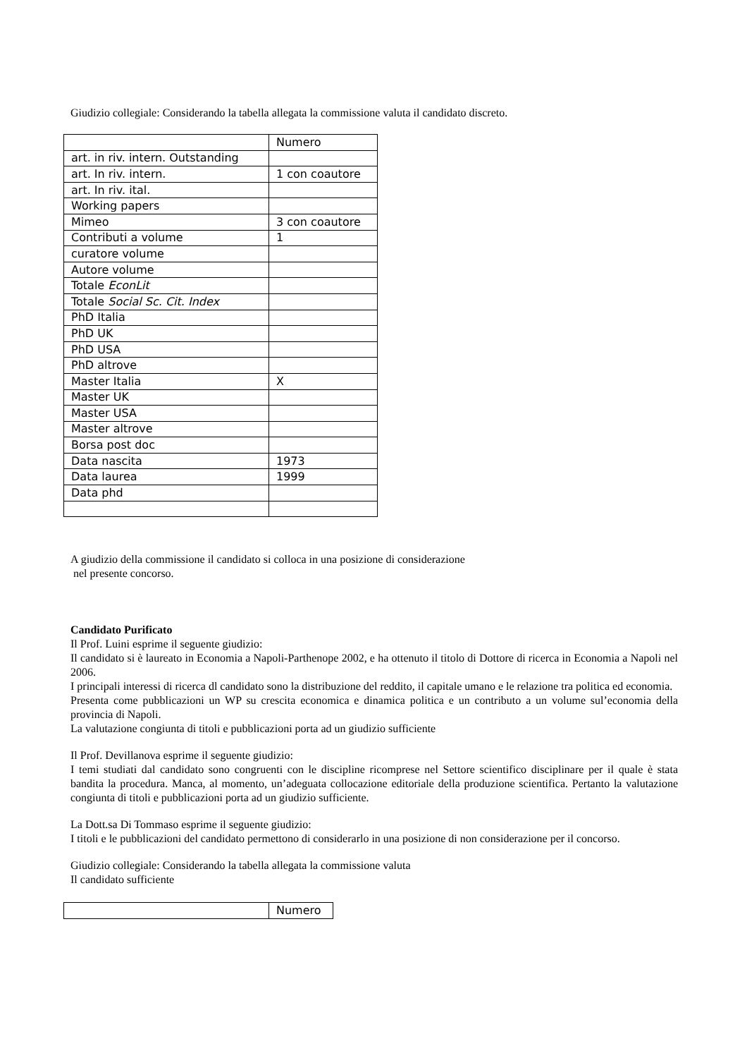Giudizio collegiale: Considerando la tabella allegata la commissione valuta il candidato discreto.
| | Numero |
| art. in riv. intern. Outstanding | |
| art. In riv. intern. | 1 con coautore |
| art. In riv. ital. | |
| Working papers | |
| Mimeo | 3 con coautore |
| Contributi a volume | 1 |
| curatore volume | |
| Autore volume | |
| Totale EconLit | |
| Totale Social Sc. Cit. Index | |
| PhD Italia | |
| PhD UK | |
| PhD USA | |
| PhD altrove | |
| Master Italia | X |
| Master UK | |
| Master USA | |
| Master altrove | |
| Borsa post doc | |
| Data nascita | 1973 |
| Data laurea | 1999 |
| Data phd | |
A giudizio della commissione il candidato si colloca in una posizione di considerazione
nel presente concorso.
Candidato Purificato
Il Prof. Luini esprime il seguente giudizio:
Il candidato si è laureato in Economia a Napoli-Parthenope 2002, e ha ottenuto il titolo di Dottore di ricerca in Economia a Napoli nel 2006.
I principali interessi di ricerca dl candidato sono la distribuzione del reddito, il capitale umano e le relazione tra politica ed economia.
Presenta come pubblicazioni un WP su crescita economica e dinamica politica e un contributo a un volume sul’economia della provincia di Napoli.
La valutazione congiunta di titoli e pubblicazioni porta ad un giudizio sufficiente
Il Prof. Devillanova esprime il seguente giudizio:
I temi studiati dal candidato sono congruenti con le discipline ricomprese nel Settore scientifico disciplinare per il quale è stata bandita la procedura. Manca, al momento, un’adeguata collocazione editoriale della produzione scientifica. Pertanto la valutazione congiunta di titoli e pubblicazioni porta ad un giudizio sufficiente.
La Dott.sa Di Tommaso esprime il seguente giudizio:
I titoli e le pubblicazioni del candidato permettono di considerarlo in una posizione di non considerazione per il concorso.
Giudizio collegiale: Considerando la tabella allegata la commissione valuta
Il candidato sufficiente
| | Numero |